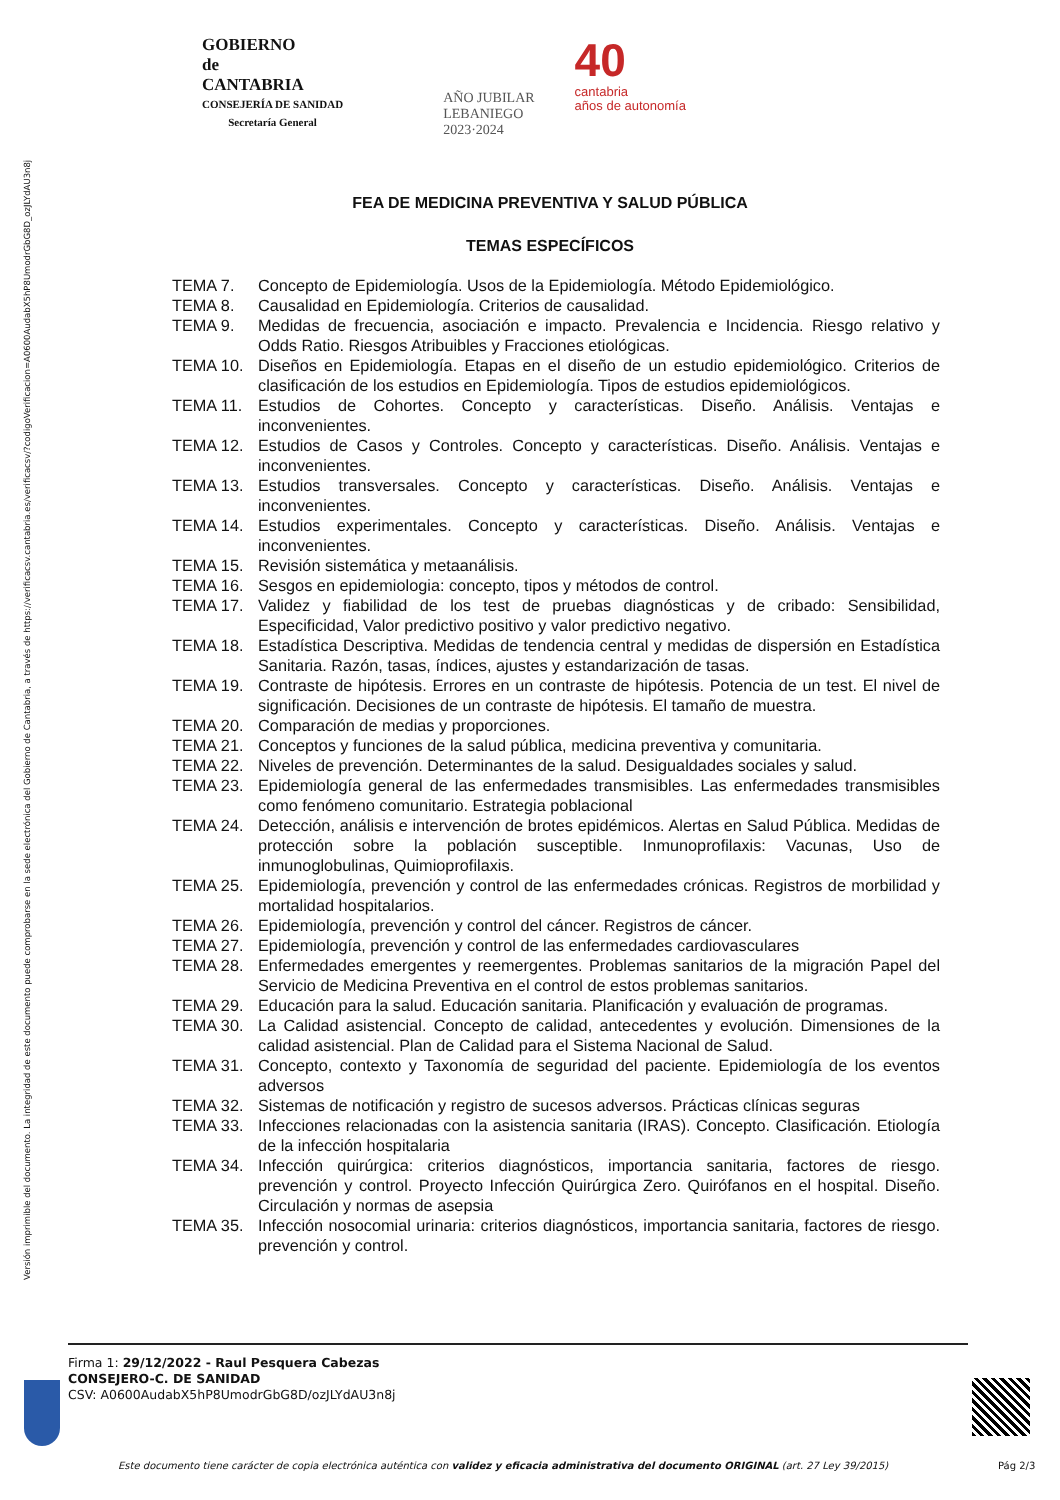Versión imprimible del documento. La integridad de este documento puede comprobarse en la sede electrónica del Gobierno de Cantabria, a través de https://verificacsv.cantabria.es/verificacsv/?codigoVerificacion=A0600AudabX5hP8UmodrGbG8D_ozJLYdAU3n8j
GOBIERNO
de
CANTABRIA
CONSEJERÍA DE SANIDAD
Secretaría General
AÑO JUBILAR
LEBANIEGO
2023·2024
40
cantabria
años de autonomía
FEA DE MEDICINA PREVENTIVA Y SALUD PÚBLICA
TEMAS ESPECÍFICOS
TEMA 7. Concepto de Epidemiología. Usos de la Epidemiología. Método Epidemiológico.
TEMA 8. Causalidad en Epidemiología. Criterios de causalidad.
TEMA 9. Medidas de frecuencia, asociación e impacto. Prevalencia e Incidencia. Riesgo relativo y Odds Ratio. Riesgos Atribuibles y Fracciones etiológicas.
TEMA 10. Diseños en Epidemiología. Etapas en el diseño de un estudio epidemiológico. Criterios de clasificación de los estudios en Epidemiología. Tipos de estudios epidemiológicos.
TEMA 11. Estudios de Cohortes. Concepto y características. Diseño. Análisis. Ventajas e inconvenientes.
TEMA 12. Estudios de Casos y Controles. Concepto y características. Diseño. Análisis. Ventajas e inconvenientes.
TEMA 13. Estudios transversales. Concepto y características. Diseño. Análisis. Ventajas e inconvenientes.
TEMA 14. Estudios experimentales. Concepto y características. Diseño. Análisis. Ventajas e inconvenientes.
TEMA 15. Revisión sistemática y metaanálisis.
TEMA 16. Sesgos en epidemiologia: concepto, tipos y métodos de control.
TEMA 17. Validez y fiabilidad de los test de pruebas diagnósticas y de cribado: Sensibilidad, Especificidad, Valor predictivo positivo y valor predictivo negativo.
TEMA 18. Estadística Descriptiva. Medidas de tendencia central y medidas de dispersión en Estadística Sanitaria. Razón, tasas, índices, ajustes y estandarización de tasas.
TEMA 19. Contraste de hipótesis. Errores en un contraste de hipótesis. Potencia de un test. El nivel de significación. Decisiones de un contraste de hipótesis. El tamaño de muestra.
TEMA 20. Comparación de medias y proporciones.
TEMA 21. Conceptos y funciones de la salud pública, medicina preventiva y comunitaria.
TEMA 22. Niveles de prevención. Determinantes de la salud. Desigualdades sociales y salud.
TEMA 23. Epidemiología general de las enfermedades transmisibles. Las enfermedades transmisibles como fenómeno comunitario. Estrategia poblacional
TEMA 24. Detección, análisis e intervención de brotes epidémicos. Alertas en Salud Pública. Medidas de protección sobre la población susceptible. Inmunoprofilaxis: Vacunas, Uso de inmunoglobulinas, Quimioprofilaxis.
TEMA 25. Epidemiología, prevención y control de las enfermedades crónicas. Registros de morbilidad y mortalidad hospitalarios.
TEMA 26. Epidemiología, prevención y control del cáncer. Registros de cáncer.
TEMA 27. Epidemiología, prevención y control de las enfermedades cardiovasculares
TEMA 28. Enfermedades emergentes y reemergentes. Problemas sanitarios de la migración Papel del Servicio de Medicina Preventiva en el control de estos problemas sanitarios.
TEMA 29. Educación para la salud. Educación sanitaria. Planificación y evaluación de programas.
TEMA 30. La Calidad asistencial. Concepto de calidad, antecedentes y evolución. Dimensiones de la calidad asistencial. Plan de Calidad para el Sistema Nacional de Salud.
TEMA 31. Concepto, contexto y Taxonomía de seguridad del paciente. Epidemiología de los eventos adversos
TEMA 32. Sistemas de notificación y registro de sucesos adversos. Prácticas clínicas seguras
TEMA 33. Infecciones relacionadas con la asistencia sanitaria (IRAS). Concepto. Clasificación. Etiología de la infección hospitalaria
TEMA 34. Infección quirúrgica: criterios diagnósticos, importancia sanitaria, factores de riesgo. prevención y control. Proyecto Infección Quirúrgica Zero. Quirófanos en el hospital. Diseño. Circulación y normas de asepsia
TEMA 35. Infección nosocomial urinaria: criterios diagnósticos, importancia sanitaria, factores de riesgo. prevención y control.
Firma 1: 29/12/2022 - Raul Pesquera Cabezas
CONSEJERO-C. DE SANIDAD
CSV: A0600AudabX5hP8UmodrGbG8D/ozJLYdAU3n8j
Este documento tiene carácter de copia electrónica auténtica con validez y eficacia administrativa del documento ORIGINAL (art. 27 Ley 39/2015)
Pág 2/3